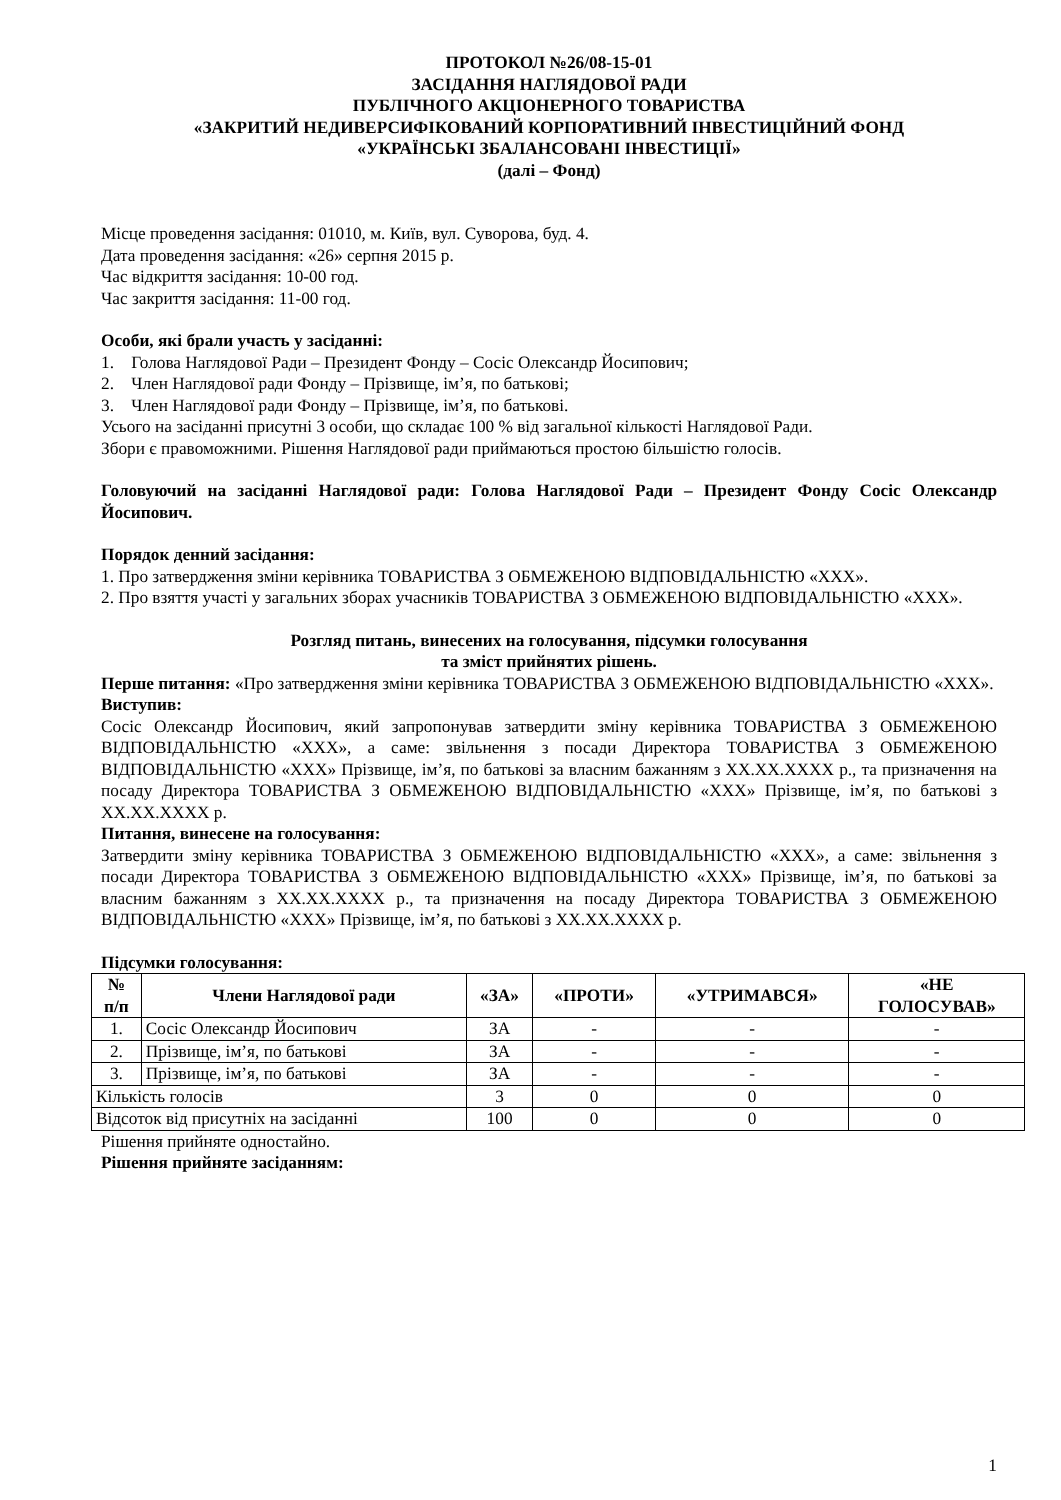ПРОТОКОЛ №26/08-15-01
ЗАСІДАННЯ НАГЛЯДОВОЇ РАДИ
ПУБЛІЧНОГО АКЦІОНЕРНОГО ТОВАРИСТВА
«ЗАКРИТИЙ НЕДИВЕРСИФІКОВАНИЙ КОРПОРАТИВНИЙ ІНВЕСТИЦІЙНИЙ ФОНД
«УКРАЇНСЬКІ ЗБАЛАНСОВАНІ ІНВЕСТИЦІЇ»
(далі – Фонд)
Місце проведення засідання: 01010, м. Київ, вул. Суворова, буд. 4.
Дата проведення засідання: «26» серпня 2015 р.
Час відкриття засідання: 10-00 год.
Час закриття засідання: 11-00 год.
Особи, які брали участь у засіданні:
1. Голова Наглядової Ради – Президент Фонду – Сосіс Олександр Йосипович;
2. Член Наглядової ради Фонду – Прізвище, ім’я, по батькові;
3. Член Наглядової ради Фонду – Прізвище, ім’я, по батькові.
Усього на засіданні присутні 3 особи, що складає 100 % від загальної кількості Наглядової Ради.
Збори є правоможними. Рішення Наглядової ради приймаються простою більшістю голосів.
Головуючий на засіданні Наглядової ради: Голова Наглядової Ради – Президент Фонду Сосіс Олександр Йосипович.
Порядок денний засідання:
1. Про затвердження зміни керівника ТОВАРИСТВА З ОБМЕЖЕНОЮ ВІДПОВІДАЛЬНІСТЮ «ХХХ».
2. Про взяття участі у загальних зборах учасників ТОВАРИСТВА З ОБМЕЖЕНОЮ ВІДПОВІДАЛЬНІСТЮ «ХХХ».
Розгляд питань, винесених на голосування, підсумки голосування
та зміст прийнятих рішень.
Перше питання: «Про затвердження зміни керівника ТОВАРИСТВА З ОБМЕЖЕНОЮ ВІДПОВІДАЛЬНІСТЮ «ХХХ».
Виступив:
Сосіс Олександр Йосипович, який запропонував затвердити зміну керівника ТОВАРИСТВА З ОБМЕЖЕНОЮ ВІДПОВІДАЛЬНІСТЮ «ХХХ», а саме: звільнення з посади Директора ТОВАРИСТВА З ОБМЕЖЕНОЮ ВІДПОВІДАЛЬНІСТЮ «ХХХ» Прізвище, ім’я, по батькові за власним бажанням з ХХ.ХХ.ХХХХ р., та призначення на посаду Директора ТОВАРИСТВА З ОБМЕЖЕНОЮ ВІДПОВІДАЛЬНІСТЮ «ХХХ» Прізвище, ім’я, по батькові з ХХ.ХХ.ХХХХ р.
Питання, винесене на голосування:
Затвердити зміну керівника ТОВАРИСТВА З ОБМЕЖЕНОЮ ВІДПОВІДАЛЬНІСТЮ «ХХХ», а саме: звільнення з посади Директора ТОВАРИСТВА З ОБМЕЖЕНОЮ ВІДПОВІДАЛЬНІСТЮ «ХХХ» Прізвище, ім’я, по батькові за власним бажанням з ХХ.ХХ.ХХХХ р., та призначення на посаду Директора ТОВАРИСТВА З ОБМЕЖЕНОЮ ВІДПОВІДАЛЬНІСТЮ «ХХХ» Прізвище, ім’я, по батькові з ХХ.ХХ.ХХХХ р.
Підсумки голосування:
| № п/п | Члени Наглядової ради | «ЗА» | «ПРОТИ» | «УТРИМАВСЯ» | «НЕ ГОЛОСУВАВ» |
| --- | --- | --- | --- | --- | --- |
| 1. | Сосіс Олександр Йосипович | ЗА | - | - | - |
| 2. | Прізвище, ім’я, по батькові | ЗА | - | - | - |
| 3. | Прізвище, ім’я, по батькові | ЗА | - | - | - |
| Кількість голосів | | 3 | 0 | 0 | 0 |
| Відсоток від присутніх на засіданні | | 100 | 0 | 0 | 0 |
Рішення прийняте одностайно.
Рішення прийняте засіданням:
1